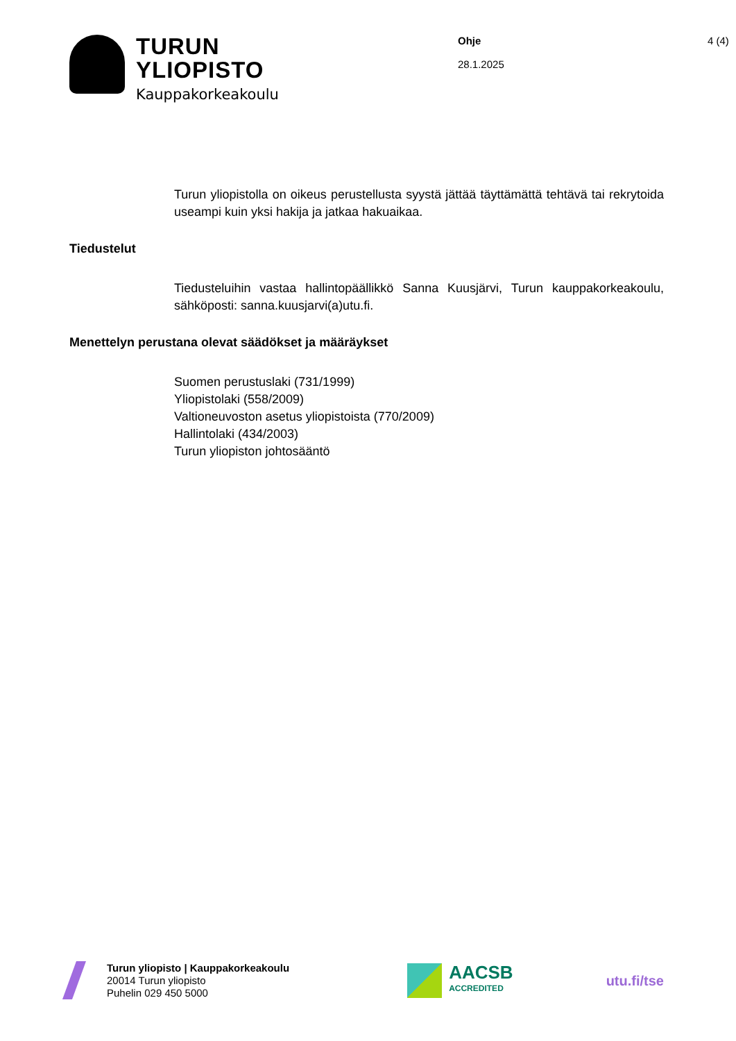TURUN
YLIOPISTO
Kauppakorkeakoulu
Ohje
28.1.2025
4 (4)
Turun yliopistolla on oikeus perustellusta syystä jättää täyttämättä tehtävä tai rekrytoida useampi kuin yksi hakija ja jatkaa hakuaikaa.
Tiedustelut
Tiedusteluihin vastaa hallintopäällikkö Sanna Kuusjärvi, Turun kauppakorkeakoulu, sähköposti: sanna.kuusjarvi(a)utu.fi.
Menettelyn perustana olevat säädökset ja määräykset
Suomen perustuslaki (731/1999)
Yliopistolaki (558/2009)
Valtioneuvoston asetus yliopistoista (770/2009)
Hallintolaki (434/2003)
Turun yliopiston johtosääntö
Turun yliopisto | Kauppakorkeakoulu
20014 Turun yliopisto
Puhelin 029 450 5000
AACSB
ACCREDITED
utu.fi/tse